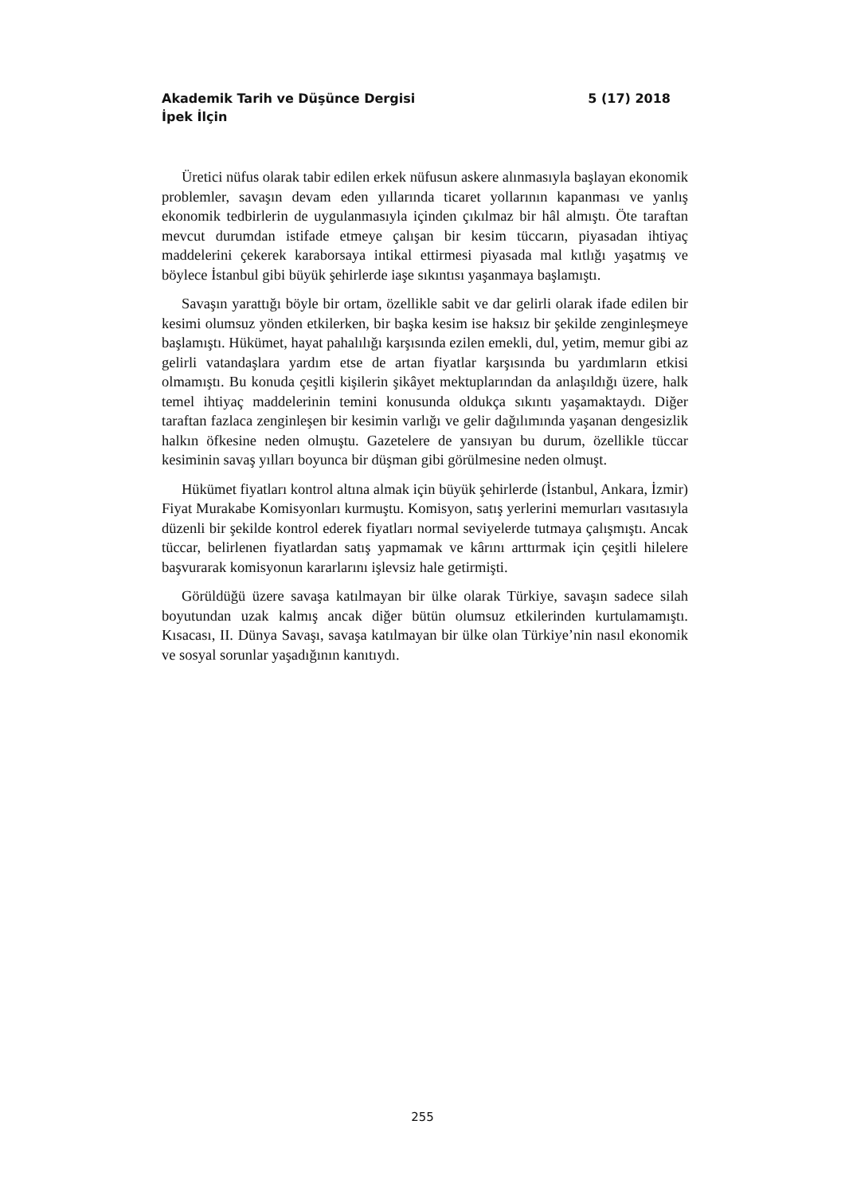Akademik Tarih ve Düşünce Dergisi 5 (17) 2018
İpek İlçin
Üretici nüfus olarak tabir edilen erkek nüfusun askere alınmasıyla başlayan ekonomik problemler, savaşın devam eden yıllarında ticaret yollarının kapanması ve yanlış ekonomik tedbirlerin de uygulanmasıyla içinden çıkılmaz bir hâl almıştı. Öte taraftan mevcut durumdan istifade etmeye çalışan bir kesim tüccarın, piyasadan ihtiyaç maddelerini çekerek karaborsaya intikal ettirmesi piyasada mal kıtlığı yaşatmış ve böylece İstanbul gibi büyük şehirlerde iaşe sıkıntısı yaşanmaya başlamıştı.
Savaşın yarattığı böyle bir ortam, özellikle sabit ve dar gelirli olarak ifade edilen bir kesimi olumsuz yönden etkilerken, bir başka kesim ise haksız bir şekilde zenginleşmeye başlamıştı. Hükümet, hayat pahalılığı karşısında ezilen emekli, dul, yetim, memur gibi az gelirli vatandaşlara yardım etse de artan fiyatlar karşısında bu yardımların etkisi olmamıştı. Bu konuda çeşitli kişilerin şikâyet mektuplarından da anlaşıldığı üzere, halk temel ihtiyaç maddelerinin temini konusunda oldukça sıkıntı yaşamaktaydı. Diğer taraftan fazlaca zenginleşen bir kesimin varlığı ve gelir dağılımında yaşanan dengesizlik halkın öfkesine neden olmuştu. Gazetelere de yansıyan bu durum, özellikle tüccar kesiminin savaş yılları boyunca bir düşman gibi görülmesine neden olmuşt.
Hükümet fiyatları kontrol altına almak için büyük şehirlerde (İstanbul, Ankara, İzmir) Fiyat Murakabe Komisyonları kurmuştu. Komisyon, satış yerlerini memurları vasıtasıyla düzenli bir şekilde kontrol ederek fiyatları normal seviyelerde tutmaya çalışmıştı. Ancak tüccar, belirlenen fiyatlardan satış yapmamak ve kârını arttırmak için çeşitli hilelere başvurarak komisyonun kararlarını işlevsiz hale getirmişti.
Görüldüğü üzere savaşa katılmayan bir ülke olarak Türkiye, savaşın sadece silah boyutundan uzak kalmış ancak diğer bütün olumsuz etkilerinden kurtulamamıştı. Kısacası, II. Dünya Savaşı, savaşa katılmayan bir ülke olan Türkiye’nin nasıl ekonomik ve sosyal sorunlar yaşadığının kanıtıydı.
255